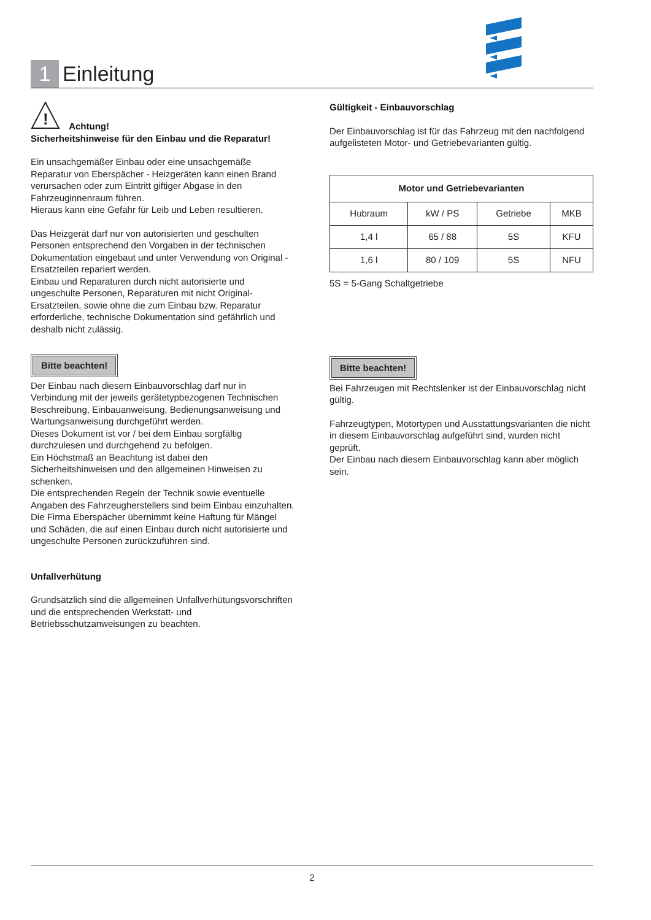1 Einleitung
!
Achtung!
Sicherheitshinweise für den Einbau und die Reparatur!
Ein unsachgemäßer Einbau oder eine unsachgemäße Reparatur von Eberspächer - Heizgeräten kann einen Brand verursachen oder zum Eintritt giftiger Abgase in den Fahrzeuginnenraum führen.
Hieraus kann eine Gefahr für Leib und Leben resultieren.
Das Heizgerät darf nur von autorisierten und geschulten Personen entsprechend den Vorgaben in der technischen Dokumentation eingebaut und unter Verwendung von Original - Ersatzteilen repariert werden.
Einbau und Reparaturen durch nicht autorisierte und ungeschulte Personen, Reparaturen mit nicht Original- Ersatzteilen, sowie ohne die zum Einbau bzw. Reparatur erforderliche, technische Dokumentation sind gefährlich und deshalb nicht zulässig.
Bitte beachten!
Der Einbau nach diesem Einbauvorschlag darf nur in Verbindung mit der jeweils gerätetypbezogenen Technischen Beschreibung, Einbauanweisung, Bedienungsanweisung und Wartungsanweisung durchgeführt werden.
Dieses Dokument ist vor / bei dem Einbau sorgfältig durchzulesen und durchgehend zu befolgen.
Ein Höchstmaß an Beachtung ist dabei den Sicherheitshinweisen und den allgemeinen Hinweisen zu schenken.
Die entsprechenden Regeln der Technik sowie eventuelle Angaben des Fahrzeugherstellers sind beim Einbau einzuhalten.
Die Firma Eberspächer übernimmt keine Haftung für Mängel und Schäden, die auf einen Einbau durch nicht autorisierte und ungeschulte Personen zurückzuführen sind.
Unfallverhütung
Grundsätzlich sind die allgemeinen Unfallverhütungsvorschriften und die entsprechenden Werkstatt- und Betriebsschutzanweisungen zu beachten.
Gültigkeit - Einbauvorschlag
Der Einbauvorschlag ist für das Fahrzeug mit den nachfolgend aufgelisteten Motor- und Getriebevarianten gültig.
| Motor und Getriebevarianten | | | |
| --- | --- | --- | --- |
| Hubraum | kW / PS | Getriebe | MKB |
| 1,4 l | 65 / 88 | 5S | KFU |
| 1,6 l | 80 / 109 | 5S | NFU |
5S = 5-Gang Schaltgetriebe
Bitte beachten!
Bei Fahrzeugen mit Rechtslenker ist der Einbauvorschlag nicht gültig.
Fahrzeugtypen, Motortypen und Ausstattungsvarianten die nicht in diesem Einbauvorschlag aufgeführt sind, wurden nicht geprüft.
Der Einbau nach diesem Einbauvorschlag kann aber möglich sein.
2